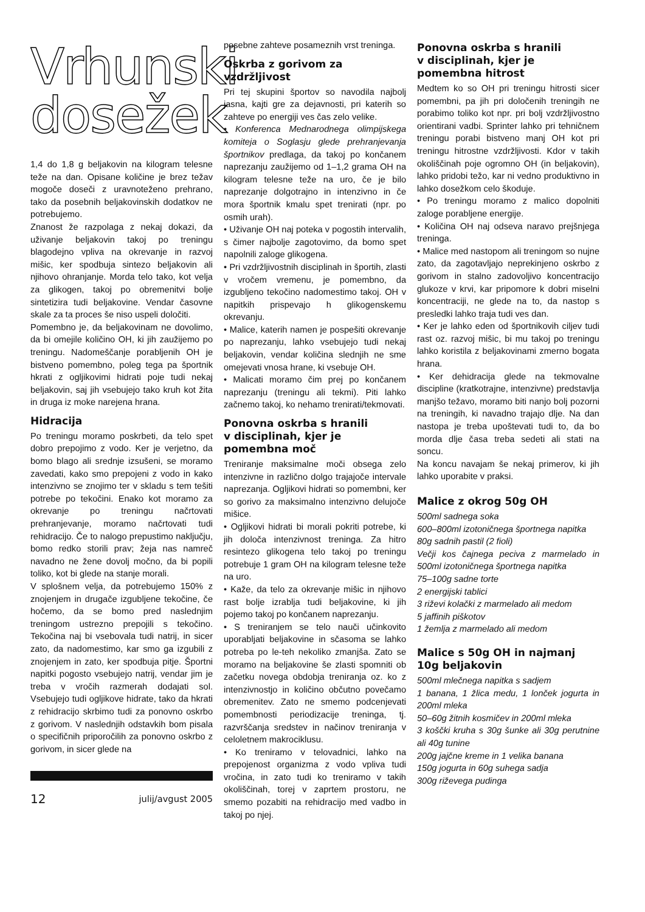Vrhunski
dosežek
1,4 do 1,8 g beljakovin na kilogram telesne teže na dan. Opisane količine je brez težav mogoče doseči z uravnoteženo prehrano, tako da posebnih beljakovinskih dodatkov ne potrebujemo.
Znanost že razpolaga z nekaj dokazi, da uživanje beljakovin takoj po treningu blagodejno vpliva na okrevanje in razvoj mišic, ker spodbuja sintezo beljakovin ali njihovo ohranjanje. Morda telo tako, kot velja za glikogen, takoj po obremenitvi bolje sintetizira tudi beljakovine. Vendar časovne skale za ta proces še niso uspeli določiti.
Pomembno je, da beljakovinam ne dovolimo, da bi omejile količino OH, ki jih zaužijemo po treningu. Nadomeščanje porabljenih OH je bistveno pomembno, poleg tega pa športnik hkrati z ogljikovimi hidrati poje tudi nekaj beljakovin, saj jih vsebujejo tako kruh kot žita in druga iz moke narejena hrana.
Hidracija
Po treningu moramo poskrbeti, da telo spet dobro prepojimo z vodo. Ker je verjetno, da bomo blago ali srednje izsušeni, se moramo zavedati, kako smo prepojeni z vodo in kako intenzivno se znojimo ter v skladu s tem tešiti potrebe po tekočini. Enako kot moramo za okrevanje po treningu načrtovati prehranjevanje, moramo načrtovati tudi rehidracijo. Če to nalogo prepustimo naključju, bomo redko storili prav; žeja nas namreč navadno ne žene dovolj močno, da bi popili toliko, kot bi glede na stanje morali.
V splošnem velja, da potrebujemo 150% z znojenjem in drugače izgubljene tekočine, če hočemo, da se bomo pred naslednjim treningom ustrezno prepojili s tekočino. Tekočina naj bi vsebovala tudi natrij, in sicer zato, da nadomestimo, kar smo ga izgubili z znojenjem in zato, ker spodbuja pitje. Športni napitki pogosto vsebujejo natrij, vendar jim je treba v vročih razmerah dodajati sol. Vsebujejo tudi ogljikove hidrate, tako da hkrati z rehidracijo skrbimo tudi za ponovno oskrbo z gorivom. V naslednjih odstavkih bom pisala o specifičnih priporočilih za ponovno oskrbo z gorivom, in sicer glede na
12 julij/avgust 2005
posebne zahteve posameznih vrst treninga.
Oskrba z gorivom za vzdržljivost
Pri tej skupini športov so navodila najbolj jasna, kajti gre za dejavnosti, pri katerih so zahteve po energiji ves čas zelo velike.
• Konferenca Mednarodnega olimpijskega komiteja o Soglasju glede prehranjevanja športnikov predlaga, da takoj po končanem naprezanju zaužijemo od 1–1,2 grama OH na kilogram telesne teže na uro, če je bilo naprezanje dolgotrajno in intenzivno in če mora športnik kmalu spet trenirati (npr. po osmih urah).
• Uživanje OH naj poteka v pogostih intervalih, s čimer najbolje zagotovimo, da bomo spet napolnili zaloge glikogena.
• Pri vzdržljivostnih disciplinah in športih, zlasti v vročem vremenu, je pomembno, da izgubljeno tekočino nadomestimo takoj. OH v napitkih prispevajo h glikogenskemu okrevanju.
• Malice, katerih namen je pospešiti okrevanje po naprezanju, lahko vsebujejo tudi nekaj beljakovin, vendar količina slednjih ne sme omejevati vnosa hrane, ki vsebuje OH.
• Malicati moramo čim prej po končanem naprezanju (treningu ali tekmi). Piti lahko začnemo takoj, ko nehamo trenirati/tekmovati.
Ponovna oskrba s hranili
v disciplinah, kjer je
pomembna moč
Treniranje maksimalne moči obsega zelo intenzivne in različno dolgo trajajoče intervale naprezanja. Ogljikovi hidrati so pomembni, ker so gorivo za maksimalno intenzivno delujoče mišice.
• Ogljikovi hidrati bi morali pokriti potrebe, ki jih določa intenzivnost treninga. Za hitro resintezo glikogena telo takoj po treningu potrebuje 1 gram OH na kilogram telesne teže na uro.
• Kaže, da telo za okrevanje mišic in njihovo rast bolje izrablja tudi beljakovine, ki jih pojemo takoj po končanem naprezanju.
• S treniranjem se telo nauči učinkovito uporabljati beljakovine in sčasoma se lahko potreba po le-teh nekoliko zmanjša. Zato se moramo na beljakovine še zlasti spomniti ob začetku novega obdobja treniranja oz. ko z intenzivnostjo in količino občutno povečamo obremenitev. Zato ne smemo podcenjevati pomembnosti periodizacije treninga, tj. razvrščanja sredstev in načinov treniranja v celoletnem makrociklusu.
• Ko treniramo v telovadnici, lahko na prepojenost organizma z vodo vpliva tudi vročina, in zato tudi ko treniramo v takih okoliščinah, torej v zaprtem prostoru, ne smemo pozabiti na rehidracijo med vadbo in takoj po njej.
Ponovna oskrba s hranili
v disciplinah, kjer je
pomembna hitrost
Medtem ko so OH pri treningu hitrosti sicer pomembni, pa jih pri določenih treningih ne porabimo toliko kot npr. pri bolj vzdržljivostno orientirani vadbi. Sprinter lahko pri tehničnem treningu porabi bistveno manj OH kot pri treningu hitrostne vzdržljivosti. Kdor v takih okoliščinah poje ogromno OH (in beljakovin), lahko pridobi težo, kar ni vedno produktivno in lahko dosežkom celo škoduje.
• Po treningu moramo z malico dopolniti zaloge porabljene energije.
• Količina OH naj odseva naravo prejšnjega treninga.
• Malice med nastopom ali treningom so nujne zato, da zagotavljajo neprekinjeno oskrbo z gorivom in stalno zadovoljivo koncentracijo glukoze v krvi, kar pripomore k dobri miselni koncentraciji, ne glede na to, da nastop s presledki lahko traja tudi ves dan.
• Ker je lahko eden od športnikovih ciljev tudi rast oz. razvoj mišic, bi mu takoj po treningu lahko koristila z beljakovinami zmerno bogata hrana.
• Ker dehidracija glede na tekmovalne discipline (kratkotrajne, intenzivne) predstavlja manjšo težavo, moramo biti nanjo bolj pozorni na treningih, ki navadno trajajo dlje. Na dan nastopa je treba upoštevati tudi to, da bo morda dlje časa treba sedeti ali stati na soncu.
Na koncu navajam še nekaj primerov, ki jih lahko uporabite v praksi.
Malice z okrog 50g OH
500ml sadnega soka
600–800ml izotoničnega športnega napitka
80g sadnih pastil (2 fioli)
Večji kos čajnega peciva z marmelado in 500ml izotoničnega športnega napitka
75–100g sadne torte
2 energijski tablici
3 riževi kolački z marmelado ali medom
5 jaffinih piškotov
1 žemlja z marmelado ali medom
Malice s 50g OH in najmanj 10g beljakovin
500ml mlečnega napitka s sadjem
1 banana, 1 žlica medu, 1 lonček jogurta in 200ml mleka
50–60g žitnih kosmičev in 200ml mleka
3 koščki kruha s 30g šunke ali 30g perutnine ali 40g tunine
200g jajčne kreme in 1 velika banana
150g jogurta in 60g suhega sadja
300g riževega pudinga